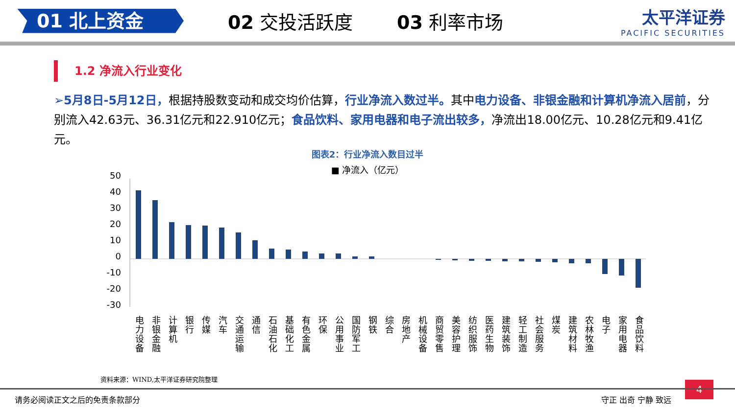01 北上资金
02 交投活跃度 03 利率市场 太平洋证券
PACIFIC SECURITIES
1.2 净流入行业变化
➢5月8日-5月12日，根据持股数变动和成交均价估算，行业净流入数过半。其中电力设备、非银金融和计算机净流入居前，分别流入42.63元、36.31亿元和22.910亿元；食品饮料、家用电器和电子流出较多，净流出18.00亿元、10.28亿元和9.41亿元。
图表2：行业净流入数目过半
■ 净流入（亿元）
50
40
30
20
10
0
-10
-20
-30
电
力
设
备
非
银
金
融
计
算
机
银
行
传
媒
汽
车
交
通
运
输
通
信
石
油
石
化
基
础
化
工
有
色
金
属
环
保
公
用
事
业
国
防
军
工
钢
铁
综
合
房
地
产
机
械
设
备
商
贸
零
售
美
容
护
理
纺
织
服
饰
医
药
生
物
建
筑
装
饰
轻
工
制
造
社
会
服
务
煤
炭
建
筑
材
料
农
林
牧
渔
电
子
家
用
电
器
食
品
饮
料
资料来源：WIND,太平洋证券研究院整理
4
请务必阅读正文之后的免责条款部分 守正 出奇 宁静 致远